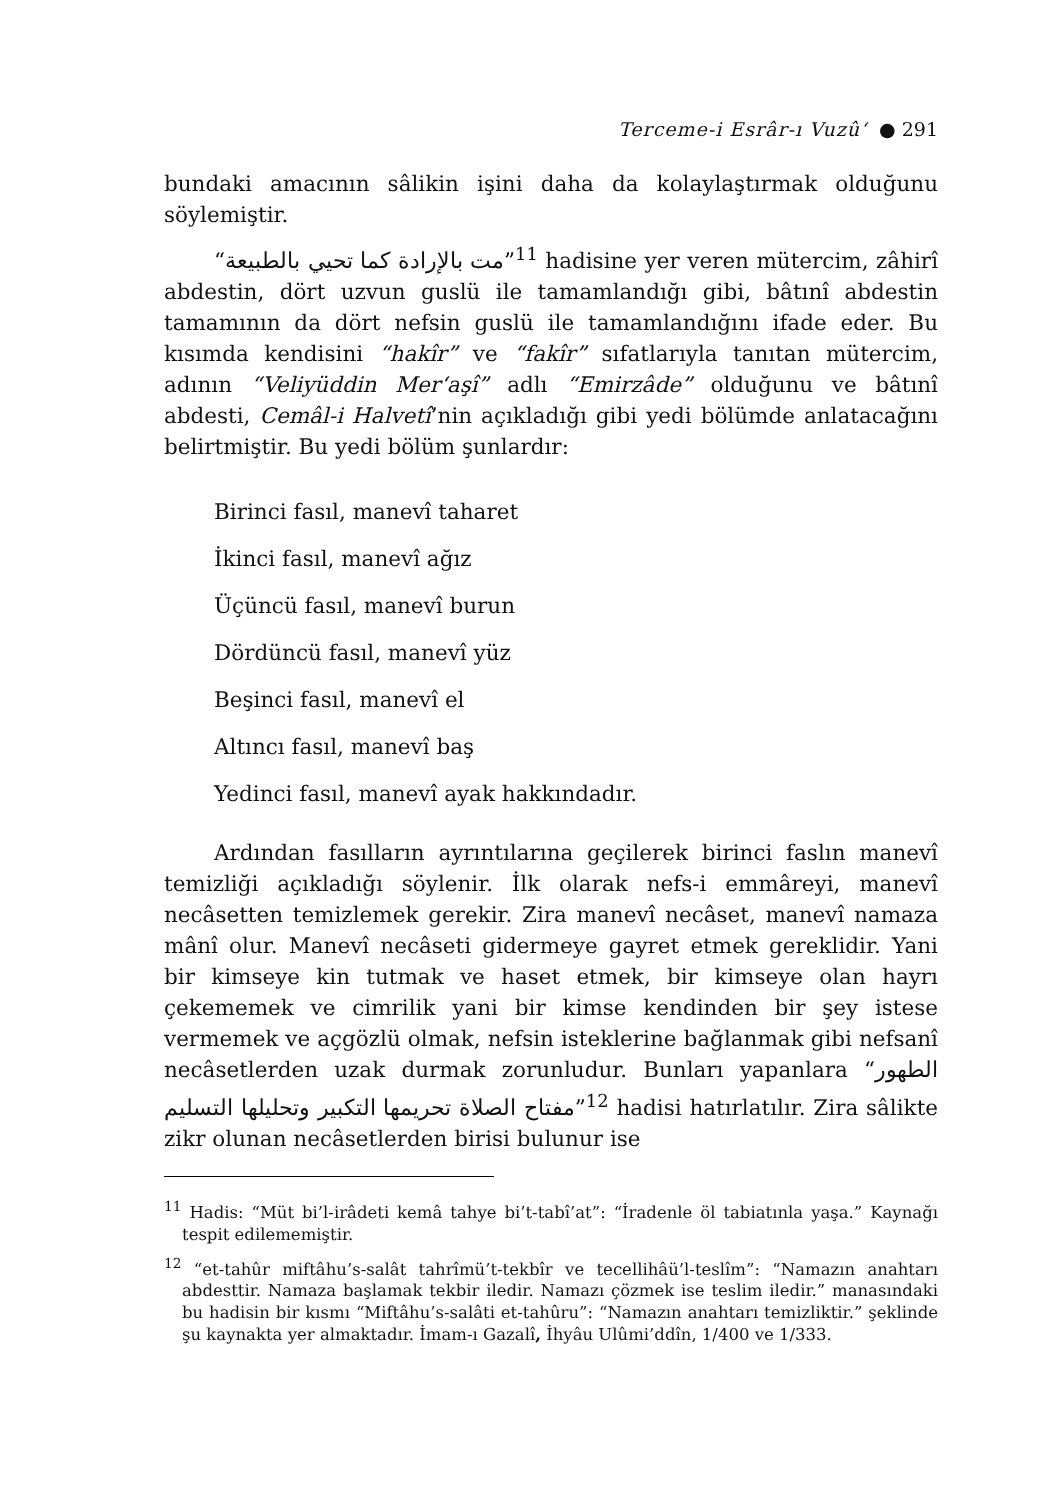Terceme-i Esrâr-ı Vuzû‘ ● 291
bundaki amacının sâlikin işini daha da kolaylaştırmak olduğunu söylemiştir.
“مت بالإرادة كما تحيي بالطبيعة”<sup>11</sup> hadisine yer veren mütercim, zâhirî abdestin, dört uzvun guslü ile tamamlandığı gibi, bâtınî abdestin tamamının da dört nefsin guslü ile tamamlandığını ifade eder. Bu kısımda kendisini “hakîr” ve “fakîr” sıfatlarıyla tanıtan mütercim, adının “Veliyüddin Mer‘aşî” adlı “Emirzâde” olduğunu ve bâtınî abdesti, Cemâl-i Halvetî’nin açıkladığı gibi yedi bölümde anlatacağını belirtmiştir. Bu yedi bölüm şunlardır:
Birinci fasıl, manevî taharet
İkinci fasıl, manevî ağız
Üçüncü fasıl, manevî burun
Dördüncü fasıl, manevî yüz
Beşinci fasıl, manevî el
Altıncı fasıl, manevî baş
Yedinci fasıl, manevî ayak hakkındadır.
Ardından fasılların ayrıntılarına geçilerek birinci faslın manevî temizliği açıkladığı söylenir. İlk olarak nefs-i emmâreyi, manevî necâsetten temizlemek gerekir. Zira manevî necâset, manevî namaza mânî olur. Manevî necâseti gidermeye gayret etmek gereklidir. Yani bir kimseye kin tutmak ve haset etmek, bir kimseye olan hayrı çekememek ve cimrilik yani bir kimse kendinden bir şey istese vermemek ve açgözlü olmak, nefsin isteklerine bağlanmak gibi nefsanî necâsetlerden uzak durmak zorunludur. Bunları yapanlara “الطهور مفتاح الصلاة تحريمها التكبير وتحليلها التسليم”<sup>12</sup> hadisi hatırlatılır. Zira sâlikte zikr olunan necâsetlerden birisi bulunur ise
<sup>11</sup> Hadis: “Müt bi’l-irâdeti kemâ tahye bi’t-tabî’at”: “İradenle öl tabiatınla yaşa.” Kaynağı tespit edilememiştir.
<sup>12</sup> “et-tahûr miftâhu’s-salât tahrîmü’t-tekbîr ve tecellihâü’l-teslîm”: “Namazın anahtarı abdesttir. Namaza başlamak tekbir iledir. Namazı çözmek ise teslim iledir.” manasındaki bu hadisin bir kısmı “Miftâhu’s-salâti et-tahûru”: “Namazın anahtarı temizliktir.” şeklinde şu kaynakta yer almaktadır. İmam-ı Gazalî, İhyâu Ulûmi’ddîn, 1/400 ve 1/333.